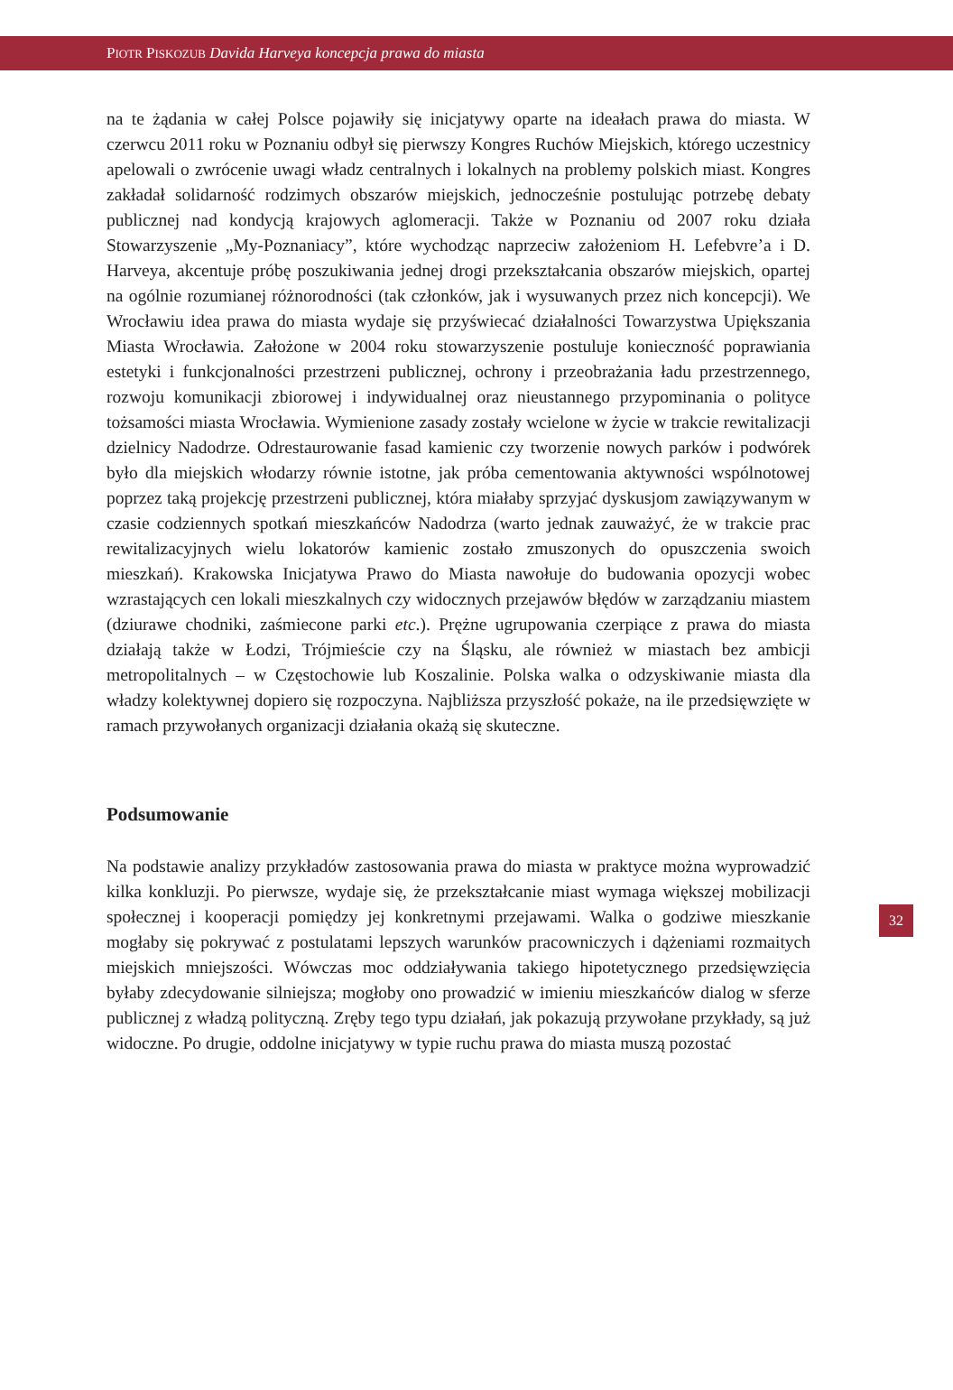PIOTR PISKOZUB Davida Harveya koncepcja prawa do miasta
na te żądania w całej Polsce pojawiły się inicjatywy oparte na ideałach prawa do miasta. W czerwcu 2011 roku w Poznaniu odbył się pierwszy Kongres Ruchów Miejskich, którego uczestnicy apelowali o zwrócenie uwagi władz centralnych i lokalnych na problemy polskich miast. Kongres zakładał solidarność rodzimych obszarów miejskich, jednocześnie postulując potrzebę debaty publicznej nad kondycją krajowych aglomeracji. Także w Poznaniu od 2007 roku działa Stowarzyszenie „My-Poznaniacy”, które wychodząc naprzeciw założeniom H. Lefebvre’a i D. Harveya, akcentuje próbę poszukiwania jednej drogi przekształcania obszarów miejskich, opartej na ogólnie rozumianej różnorodności (tak członków, jak i wysuwanych przez nich koncepcji). We Wrocławiu idea prawa do miasta wydaje się przyświecać działalności Towarzystwa Upiększania Miasta Wrocławia. Założone w 2004 roku stowarzyszenie postuluje konieczność poprawiania estetyki i funkcjonalności przestrzeni publicznej, ochrony i przeobrażania ładu przestrzennego, rozwoju komunikacji zbiorowej i indywidualnej oraz nieustannego przypominania o polityce tożsamości miasta Wrocławia. Wymienione zasady zostały wcielone w życie w trakcie rewitalizacji dzielnicy Nadodrze. Odrestaurowanie fasad kamienic czy tworzenie nowych parków i podwórek było dla miejskich włodarzy równie istotne, jak próba cementowania aktywności wspólnotowej poprzez taką projekcję przestrzeni publicznej, która miałaby sprzyjać dyskusjom zawiązywanym w czasie codziennych spotkań mieszkańców Nadodrza (warto jednak zauważyć, że w trakcie prac rewitalizacyjnych wielu lokatorów kamienic zostało zmuszonych do opuszczenia swoich mieszkań). Krakowska Inicjatywa Prawo do Miasta nawołuje do budowania opozycji wobec wzrastających cen lokali mieszkalnych czy widocznych przejawów błędów w zarządzaniu miastem (dziurawe chodniki, zaśmiecone parki etc.). Prężne ugrupowania czerpiące z prawa do miasta działają także w Łodzi, Trójmieście czy na Śląsku, ale również w miastach bez ambicji metropolitalnych – w Częstochowie lub Koszalinie. Polska walka o odzyskiwanie miasta dla władzy kolektywnej dopiero się rozpoczyna. Najbliższa przyszłość pokaże, na ile przedsięwzięte w ramach przywołanych organizacji działania okażą się skuteczne.
Podsumowanie
Na podstawie analizy przykładów zastosowania prawa do miasta w praktyce można wyprowadzić kilka konkluzji. Po pierwsze, wydaje się, że przekształcanie miast wymaga większej mobilizacji społecznej i kooperacji pomiędzy jej konkretnymi przejawami. Walka o godziwe mieszkanie mogłaby się pokrywać z postulatami lepszych warunków pracowniczych i dążeniami rozmaitych miejskich mniejszości. Wówczas moc oddziaływania takiego hipotetycznego przedsięwzięcia byłaby zdecydowanie silniejsza; mogłoby ono prowadzić w imieniu mieszkańców dialog w sferze publicznej z władzą polityczną. Zręby tego typu działań, jak pokazują przywołane przykłady, są już widoczne. Po drugie, oddolne inicjatywy w typie ruchu prawa do miasta muszą pozostać
32